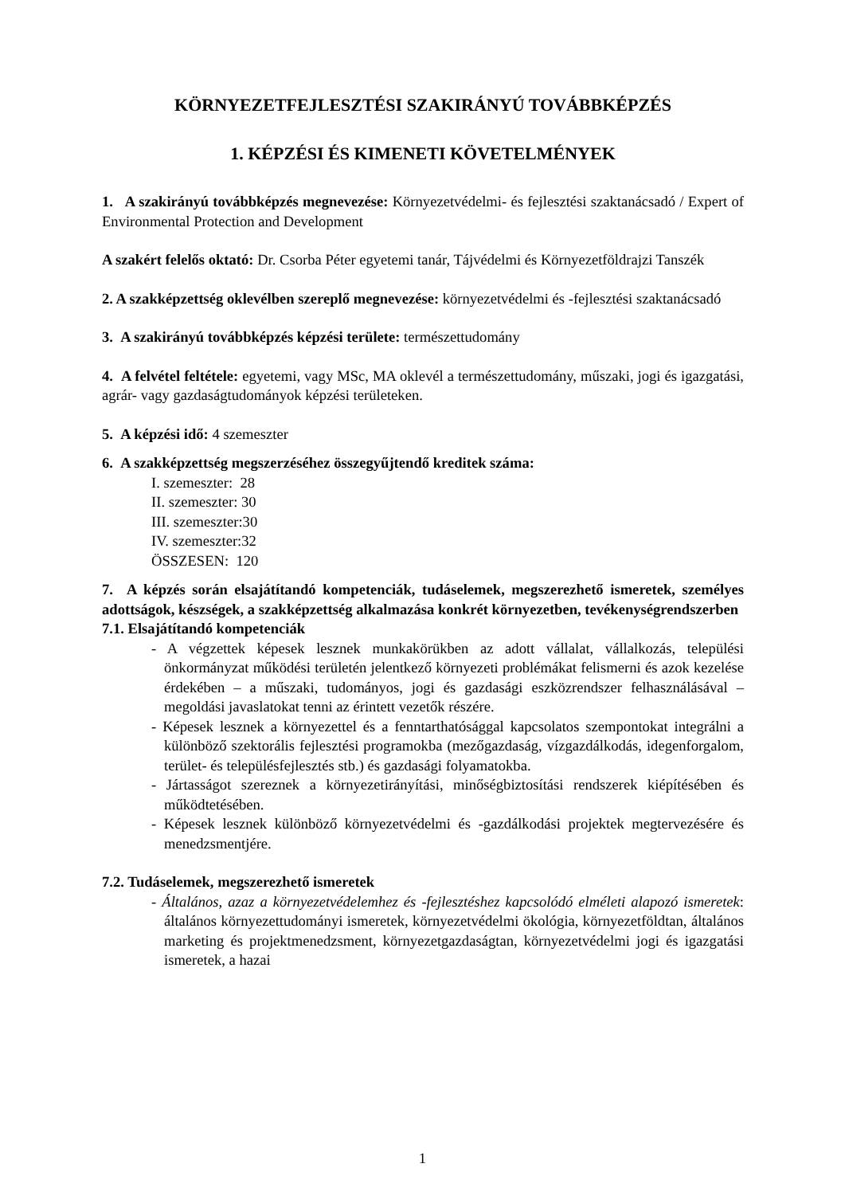KÖRNYEZETFEJLESZTÉSI SZAKIRÁNYÚ TOVÁBBKÉPZÉS
1. KÉPZÉSI ÉS KIMENETI KÖVETELMÉNYEK
1. A szakirányú továbbképzés megnevezése: Környezetvédelmi- és fejlesztési szaktanácsadó / Expert of Environmental Protection and Development
A szakért felelős oktató: Dr. Csorba Péter egyetemi tanár, Tájvédelmi és Környezetföldrajzi Tanszék
2. A szakképzettség oklevélben szereplő megnevezése: környezetvédelmi és -fejlesztési szaktanácsadó
3. A szakirányú továbbképzés képzési területe: természettudomány
4. A felvétel feltétele: egyetemi, vagy MSc, MA oklevél a természettudomány, műszaki, jogi és igazgatási, agrár- vagy gazdaságtudományok képzési területeken.
5. A képzési idő: 4 szemeszter
6. A szakképzettség megszerzéséhez összegyűjtendő kreditek száma:
I. szemeszter: 28
II. szemeszter: 30
III. szemeszter:30
IV. szemeszter:32
ÖSSZESEN: 120
7. A képzés során elsajátítandó kompetenciák, tudáselemek, megszerezhető ismeretek, személyes adottságok, készségek, a szakképzettség alkalmazása konkrét környezetben, tevékenységrendszerben
7.1. Elsajátítandó kompetenciák
- A végzettek képesek lesznek munkakörükben az adott vállalat, vállalkozás, települési önkormányzat működési területén jelentkező környezeti problémákat felismerni és azok kezelése érdekében – a műszaki, tudományos, jogi és gazdasági eszközrendszer felhasználásával – megoldási javaslatokat tenni az érintett vezetők részére.
- Képesek lesznek a környezettel és a fenntarthatósággal kapcsolatos szempontokat integrálni a különböző szektorális fejlesztési programokba (mezőgazdaság, vízgazdálkodás, idegenforgalom, terület- és településfejlesztés stb.) és gazdasági folyamatokba.
- Jártasságot szereznek a környezetirányítási, minőségbiztosítási rendszerek kiépítésében és működtetésében.
- Képesek lesznek különböző környezetvédelmi és -gazdálkodási projektek megtervezésére és menedzsmentjére.
7.2. Tudáselemek, megszerezhető ismeretek
- Általános, azaz a környezetvédelemhez és -fejlesztéshez kapcsolódó elméleti alapozó ismeretek: általános környezettudományi ismeretek, környezetvédelmi ökológia, környezetföldtan, általános marketing és projektmenedzsment, környezetgazdaságtan, környezetvédelmi jogi és igazgatási ismeretek, a hazai
1